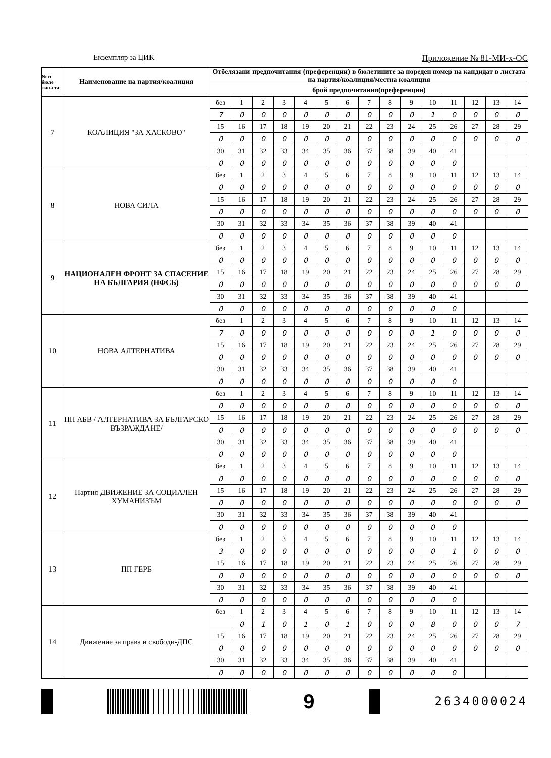Екземпляр за ЦИК Приложение № 81-МИ-х-ОС
| № в бюле тина та | Наименование на партия/коалиция | Отбелязани предпочитания (преференции) в бюлетините за пореден номер на кандидат в листата на партия/коалиция/местна коалиция | | | | | | | | | | | | | | |
| --- | --- | --- | --- | --- | --- | --- | --- | --- | --- | --- | --- | --- | --- | --- | --- | --- |
| | | брой предпочитания(преференции) | | | | | | | | | | | | | | |
| 7 | КОАЛИЦИЯ "ЗА ХАСКОВО" | без | 1 | 2 | 3 | 4 | 5 | 6 | 7 | 8 | 9 | 10 | 11 | 12 | 13 | 14 |
| | | 7 | 0 | 0 | 0 | 0 | 0 | 0 | 0 | 0 | 0 | 1 | 0 | 0 | 0 | 0 |
| | | 15 | 16 | 17 | 18 | 19 | 20 | 21 | 22 | 23 | 24 | 25 | 26 | 27 | 28 | 29 |
| | | 0 | 0 | 0 | 0 | 0 | 0 | 0 | 0 | 0 | 0 | 0 | 0 | 0 | 0 | 0 |
| | | 30 | 31 | 32 | 33 | 34 | 35 | 36 | 37 | 38 | 39 | 40 | 41 | | | |
| | | 0 | 0 | 0 | 0 | 0 | 0 | 0 | 0 | 0 | 0 | 0 | 0 | | | |
| 8 | НОВА СИЛА | без | 1 | 2 | 3 | 4 | 5 | 6 | 7 | 8 | 9 | 10 | 11 | 12 | 13 | 14 |
| | | 0 | 0 | 0 | 0 | 0 | 0 | 0 | 0 | 0 | 0 | 0 | 0 | 0 | 0 | 0 |
| | | 15 | 16 | 17 | 18 | 19 | 20 | 21 | 22 | 23 | 24 | 25 | 26 | 27 | 28 | 29 |
| | | 0 | 0 | 0 | 0 | 0 | 0 | 0 | 0 | 0 | 0 | 0 | 0 | 0 | 0 | 0 |
| | | 30 | 31 | 32 | 33 | 34 | 35 | 36 | 37 | 38 | 39 | 40 | 41 | | | |
| | | 0 | 0 | 0 | 0 | 0 | 0 | 0 | 0 | 0 | 0 | 0 | 0 | | | |
| 9 | НАЦИОНАЛЕН ФРОНТ ЗА СПАСЕНИЕ НА БЪЛГАРИЯ (НФСБ) | без | 1 | 2 | 3 | 4 | 5 | 6 | 7 | 8 | 9 | 10 | 11 | 12 | 13 | 14 |
| | | 0 | 0 | 0 | 0 | 0 | 0 | 0 | 0 | 0 | 0 | 0 | 0 | 0 | 0 | 0 |
| | | 15 | 16 | 17 | 18 | 19 | 20 | 21 | 22 | 23 | 24 | 25 | 26 | 27 | 28 | 29 |
| | | 0 | 0 | 0 | 0 | 0 | 0 | 0 | 0 | 0 | 0 | 0 | 0 | 0 | 0 | 0 |
| | | 30 | 31 | 32 | 33 | 34 | 35 | 36 | 37 | 38 | 39 | 40 | 41 | | | |
| | | 0 | 0 | 0 | 0 | 0 | 0 | 0 | 0 | 0 | 0 | 0 | 0 | | | |
| 10 | НОВА АЛТЕРНАТИВА | без | 1 | 2 | 3 | 4 | 5 | 6 | 7 | 8 | 9 | 10 | 11 | 12 | 13 | 14 |
| | | 7 | 0 | 0 | 0 | 0 | 0 | 0 | 0 | 0 | 0 | 1 | 0 | 0 | 0 | 0 |
| | | 15 | 16 | 17 | 18 | 19 | 20 | 21 | 22 | 23 | 24 | 25 | 26 | 27 | 28 | 29 |
| | | 0 | 0 | 0 | 0 | 0 | 0 | 0 | 0 | 0 | 0 | 0 | 0 | 0 | 0 | 0 |
| | | 30 | 31 | 32 | 33 | 34 | 35 | 36 | 37 | 38 | 39 | 40 | 41 | | | |
| | | 0 | 0 | 0 | 0 | 0 | 0 | 0 | 0 | 0 | 0 | 0 | 0 | | | |
| 11 | ПП АБВ / АЛТЕРНАТИВА ЗА БЪЛГАРСКО ВЪЗРАЖДАНЕ/ | без | 1 | 2 | 3 | 4 | 5 | 6 | 7 | 8 | 9 | 10 | 11 | 12 | 13 | 14 |
| | | 0 | 0 | 0 | 0 | 0 | 0 | 0 | 0 | 0 | 0 | 0 | 0 | 0 | 0 | 0 |
| | | 15 | 16 | 17 | 18 | 19 | 20 | 21 | 22 | 23 | 24 | 25 | 26 | 27 | 28 | 29 |
| | | 0 | 0 | 0 | 0 | 0 | 0 | 0 | 0 | 0 | 0 | 0 | 0 | 0 | 0 | 0 |
| | | 30 | 31 | 32 | 33 | 34 | 35 | 36 | 37 | 38 | 39 | 40 | 41 | | | |
| | | 0 | 0 | 0 | 0 | 0 | 0 | 0 | 0 | 0 | 0 | 0 | 0 | | | |
| 12 | Партия ДВИЖЕНИЕ ЗА СОЦИАЛЕН ХУМАНИЗЪМ | без | 1 | 2 | 3 | 4 | 5 | 6 | 7 | 8 | 9 | 10 | 11 | 12 | 13 | 14 |
| | | 0 | 0 | 0 | 0 | 0 | 0 | 0 | 0 | 0 | 0 | 0 | 0 | 0 | 0 | 0 |
| | | 15 | 16 | 17 | 18 | 19 | 20 | 21 | 22 | 23 | 24 | 25 | 26 | 27 | 28 | 29 |
| | | 0 | 0 | 0 | 0 | 0 | 0 | 0 | 0 | 0 | 0 | 0 | 0 | 0 | 0 | 0 |
| | | 30 | 31 | 32 | 33 | 34 | 35 | 36 | 37 | 38 | 39 | 40 | 41 | | | |
| | | 0 | 0 | 0 | 0 | 0 | 0 | 0 | 0 | 0 | 0 | 0 | 0 | | | |
| 13 | ПП ГЕРБ | без | 1 | 2 | 3 | 4 | 5 | 6 | 7 | 8 | 9 | 10 | 11 | 12 | 13 | 14 |
| | | 3 | 0 | 0 | 0 | 0 | 0 | 0 | 0 | 0 | 0 | 0 | 1 | 0 | 0 | 0 |
| | | 15 | 16 | 17 | 18 | 19 | 20 | 21 | 22 | 23 | 24 | 25 | 26 | 27 | 28 | 29 |
| | | 0 | 0 | 0 | 0 | 0 | 0 | 0 | 0 | 0 | 0 | 0 | 0 | 0 | 0 | 0 |
| | | 30 | 31 | 32 | 33 | 34 | 35 | 36 | 37 | 38 | 39 | 40 | 41 | | | |
| | | 0 | 0 | 0 | 0 | 0 | 0 | 0 | 0 | 0 | 0 | 0 | 0 | | | |
| 14 | Движение за права и свободи-ДПС | без | 1 | 2 | 3 | 4 | 5 | 6 | 7 | 8 | 9 | 10 | 11 | 12 | 13 | 14 |
| | | | 0 | 1 | 0 | 1 | 0 | 1 | 0 | 0 | 0 | 8 | 0 | 0 | 0 | 7 |
| | | 15 | 16 | 17 | 18 | 19 | 20 | 21 | 22 | 23 | 24 | 25 | 26 | 27 | 28 | 29 |
| | | 0 | 0 | 0 | 0 | 0 | 0 | 0 | 0 | 0 | 0 | 0 | 0 | 0 | 0 | 0 |
| | | 30 | 31 | 32 | 33 | 34 | 35 | 36 | 37 | 38 | 39 | 40 | 41 | | | |
| | | 0 | 0 | 0 | 0 | 0 | 0 | 0 | 0 | 0 | 0 | 0 | 0 | | | |
9
2634000024